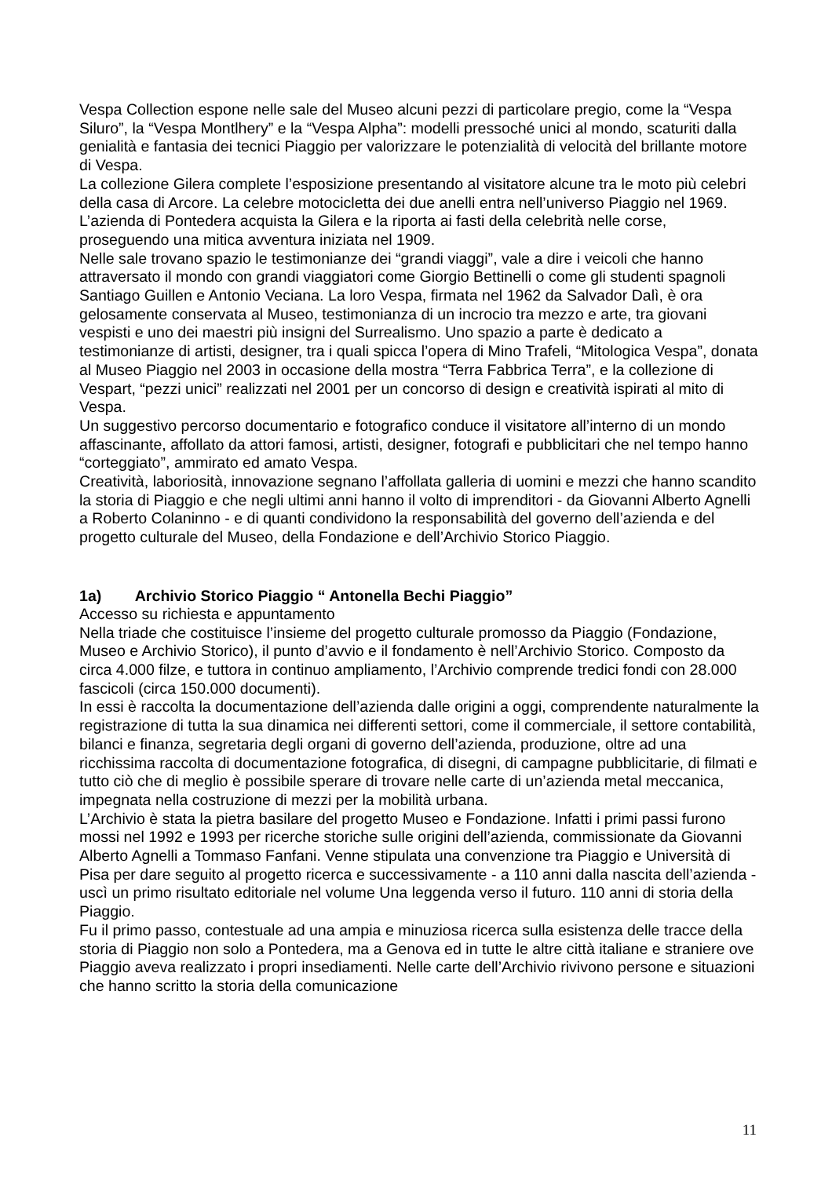Vespa Collection espone nelle sale del Museo alcuni pezzi di particolare pregio, come la “Vespa Siluro”, la “Vespa Montlhery” e la “Vespa Alpha”: modelli pressoché unici al mondo, scaturiti dalla genialità e fantasia dei tecnici Piaggio per valorizzare le potenzialità di velocità del brillante motore di Vespa.
La collezione Gilera complete l’esposizione presentando al visitatore alcune tra le moto più celebri della casa di Arcore. La celebre motocicletta dei due anelli entra nell’universo Piaggio nel 1969.
L’azienda di Pontedera acquista la Gilera e la riporta ai fasti della celebrità nelle corse, proseguendo una mitica avventura iniziata nel 1909.
Nelle sale trovano spazio le testimonianze dei “grandi viaggi”, vale a dire i veicoli che hanno attraversato il mondo con grandi viaggiatori come Giorgio Bettinelli o come gli studenti spagnoli Santiago Guillen e Antonio Veciana. La loro Vespa, firmata nel 1962 da Salvador Dalì, è ora gelosamente conservata al Museo, testimonianza di un incrocio tra mezzo e arte, tra giovani vespisti e uno dei maestri più insigni del Surrealismo. Uno spazio a parte è dedicato a testimonianze di artisti, designer, tra i quali spicca l’opera di Mino Trafeli, “Mitologica Vespa”, donata al Museo Piaggio nel 2003 in occasione della mostra “Terra Fabbrica Terra”, e la collezione di Vespart, “pezzi unici” realizzati nel 2001 per un concorso di design e creatività ispirati al mito di Vespa.
Un suggestivo percorso documentario e fotografico conduce il visitatore all’interno di un mondo affascinante, affollato da attori famosi, artisti, designer, fotografi e pubblicitari che nel tempo hanno “corteggiato”, ammirato ed amato Vespa.
Creatività, laboriosità, innovazione segnano l’affollata galleria di uomini e mezzi che hanno scandito la storia di Piaggio e che negli ultimi anni hanno il volto di imprenditori - da Giovanni Alberto Agnelli a Roberto Colaninno - e di quanti condividono la responsabilità del governo dell’azienda e del progetto culturale del Museo, della Fondazione e dell’Archivio Storico Piaggio.
1a) Archivio Storico Piaggio “ Antonella Bechi Piaggio”
Accesso su richiesta e appuntamento
Nella triade che costituisce l’insieme del progetto culturale promosso da Piaggio (Fondazione, Museo e Archivio Storico), il punto d’avvio e il fondamento è nell’Archivio Storico. Composto da circa 4.000 filze, e tuttora in continuo ampliamento, l’Archivio comprende tredici fondi con 28.000 fascicoli (circa 150.000 documenti).
In essi è raccolta la documentazione dell’azienda dalle origini a oggi, comprendente naturalmente la registrazione di tutta la sua dinamica nei differenti settori, come il commerciale, il settore contabilità, bilanci e finanza, segretaria degli organi di governo dell’azienda, produzione, oltre ad una ricchissima raccolta di documentazione fotografica, di disegni, di campagne pubblicitarie, di filmati e tutto ciò che di meglio è possibile sperare di trovare nelle carte di un’azienda metal meccanica, impegnata nella costruzione di mezzi per la mobilità urbana.
L’Archivio è stata la pietra basilare del progetto Museo e Fondazione. Infatti i primi passi furono mossi nel 1992 e 1993 per ricerche storiche sulle origini dell’azienda, commissionate da Giovanni Alberto Agnelli a Tommaso Fanfani. Venne stipulata una convenzione tra Piaggio e Università di Pisa per dare seguito al progetto ricerca e successivamente - a 110 anni dalla nascita dell’azienda - uscì un primo risultato editoriale nel volume Una leggenda verso il futuro. 110 anni di storia della Piaggio.
Fu il primo passo, contestuale ad una ampia e minuziosa ricerca sulla esistenza delle tracce della storia di Piaggio non solo a Pontedera, ma a Genova ed in tutte le altre città italiane e straniere ove Piaggio aveva realizzato i propri insediamenti. Nelle carte dell’Archivio rivivono persone e situazioni che hanno scritto la storia della comunicazione
11